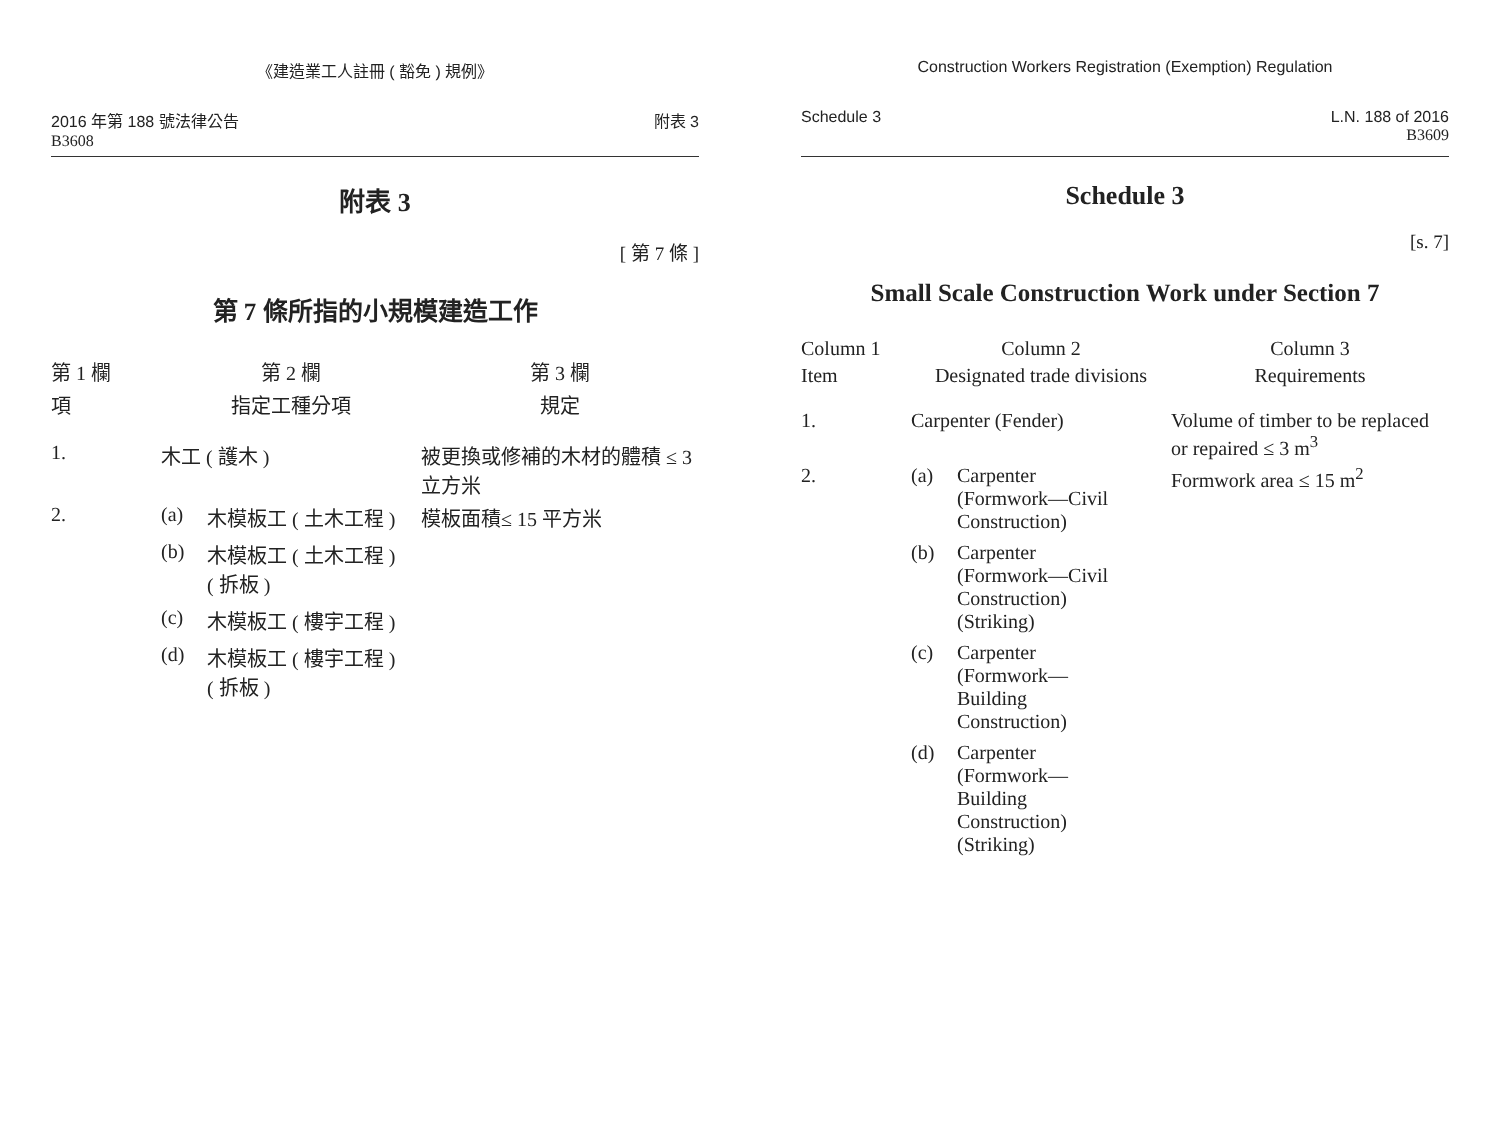《建造業工人註冊 ( 豁免 ) 規例》
2016 年第 188 號法律公告
B3608
附表 3
附表 3
[ 第 7 條 ]
第 7 條所指的小規模建造工作
| 第 1 欄 | 第 2 欄 | 第 3 欄 |
| --- | --- | --- |
| 項 | 指定工種分項 | 規定 |
| 1. | 木工 ( 護木 ) | 被更換或修補的木材的體積 ≤ 3 立方米 |
| 2. | (a) 木模板工 ( 土木工程 ) (b) 木模板工 ( 土木工程 ) ( 拆板 ) (c) 木模板工 ( 樓宇工程 ) (d) 木模板工 ( 樓宇工程 ) ( 拆板 ) | 模板面積≤ 15 平方米 |
Construction Workers Registration (Exemption) Regulation
Schedule 3 L.N. 188 of 2016
B3609
Schedule 3
[s. 7]
Small Scale Construction Work under Section 7
| Column 1 | Column 2 | Column 3 |
| --- | --- | --- |
| Item | Designated trade divisions | Requirements |
| 1. | Carpenter (Fender) | Volume of timber to be replaced or repaired ≤ 3 m<sup>3</sup> |
| 2. | (a) Carpenter (Formwork—Civil Construction) (b) Carpenter (Formwork—Civil Construction) (Striking) (c) Carpenter (Formwork— Building Construction) (d) Carpenter (Formwork— Building Construction) (Striking) | Formwork area ≤ 15 m<sup>2</sup> |